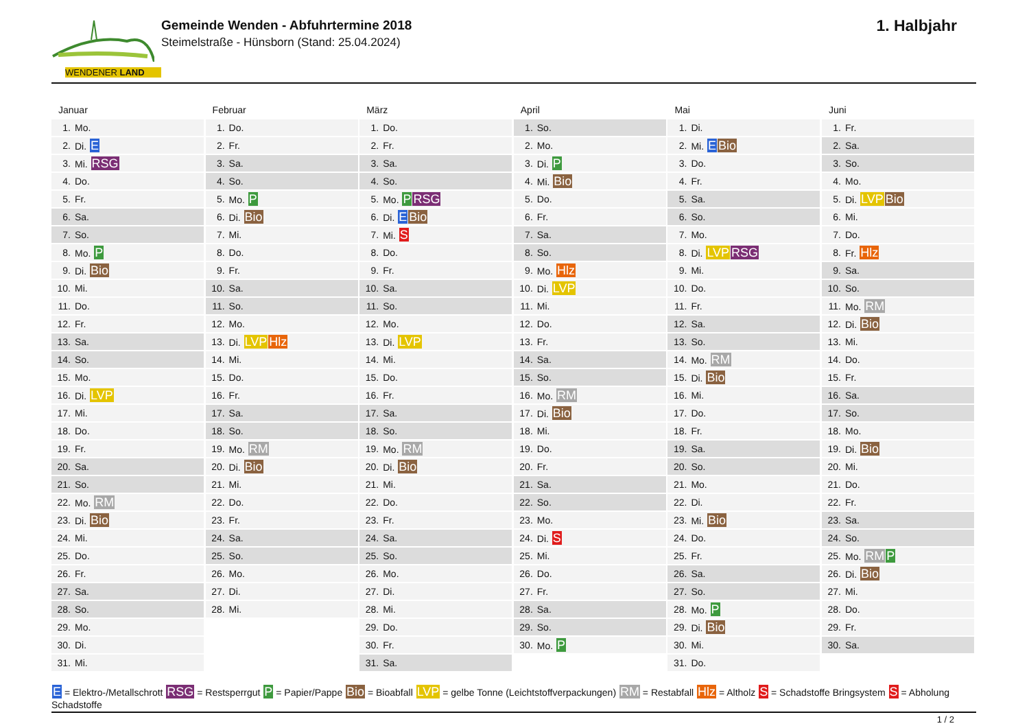WENDENER LAND
Gemeinde Wenden - Abfuhrtermine 2018
Steimelstraße - Hünsborn (Stand: 25.04.2024)
1. Halbjahr
Januar
| 1. | Mo. |
| 2. | Di. E |
| 3. | Mi. RSG |
| 4. | Do. |
| 5. | Fr. |
| 6. | Sa. |
| 7. | So. |
| 8. | Mo. P |
| 9. | Di. Bio |
| 10. | Mi. |
| 11. | Do. |
| 12. | Fr. |
| 13. | Sa. |
| 14. | So. |
| 15. | Mo. |
| 16. | Di. LVP |
| 17. | Mi. |
| 18. | Do. |
| 19. | Fr. |
| 20. | Sa. |
| 21. | So. |
| 22. | Mo. RM |
| 23. | Di. Bio |
| 24. | Mi. |
| 25. | Do. |
| 26. | Fr. |
| 27. | Sa. |
| 28. | So. |
| 29. | Mo. |
| 30. | Di. |
| 31. | Mi. |
Februar
| 1. | Do. |
| 2. | Fr. |
| 3. | Sa. |
| 4. | So. |
| 5. | Mo. P |
| 6. | Di. Bio |
| 7. | Mi. |
| 8. | Do. |
| 9. | Fr. |
| 10. | Sa. |
| 11. | So. |
| 12. | Mo. |
| 13. | Di. LVP Hlz |
| 14. | Mi. |
| 15. | Do. |
| 16. | Fr. |
| 17. | Sa. |
| 18. | So. |
| 19. | Mo. RM |
| 20. | Di. Bio |
| 21. | Mi. |
| 22. | Do. |
| 23. | Fr. |
| 24. | Sa. |
| 25. | So. |
| 26. | Mo. |
| 27. | Di. |
| 28. | Mi. |
März
| 1. | Do. |
| 2. | Fr. |
| 3. | Sa. |
| 4. | So. |
| 5. | Mo. P RSG |
| 6. | Di. E Bio |
| 7. | Mi. S |
| 8. | Do. |
| 9. | Fr. |
| 10. | Sa. |
| 11. | So. |
| 12. | Mo. |
| 13. | Di. LVP |
| 14. | Mi. |
| 15. | Do. |
| 16. | Fr. |
| 17. | Sa. |
| 18. | So. |
| 19. | Mo. RM |
| 20. | Di. Bio |
| 21. | Mi. |
| 22. | Do. |
| 23. | Fr. |
| 24. | Sa. |
| 25. | So. |
| 26. | Mo. |
| 27. | Di. |
| 28. | Mi. |
| 29. | Do. |
| 30. | Fr. |
| 31. | Sa. |
April
| 1. | So. |
| 2. | Mo. |
| 3. | Di. P |
| 4. | Mi. Bio |
| 5. | Do. |
| 6. | Fr. |
| 7. | Sa. |
| 8. | So. |
| 9. | Mo. Hlz |
| 10. | Di. LVP |
| 11. | Mi. |
| 12. | Do. |
| 13. | Fr. |
| 14. | Sa. |
| 15. | So. |
| 16. | Mo. RM |
| 17. | Di. Bio |
| 18. | Mi. |
| 19. | Do. |
| 20. | Fr. |
| 21. | Sa. |
| 22. | So. |
| 23. | Mo. |
| 24. | Di. S |
| 25. | Mi. |
| 26. | Do. |
| 27. | Fr. |
| 28. | Sa. |
| 29. | So. |
| 30. | Mo. P |
Mai
| 1. | Di. |
| 2. | Mi. E Bio |
| 3. | Do. |
| 4. | Fr. |
| 5. | Sa. |
| 6. | So. |
| 7. | Mo. |
| 8. | Di. LVP RSG |
| 9. | Mi. |
| 10. | Do. |
| 11. | Fr. |
| 12. | Sa. |
| 13. | So. |
| 14. | Mo. RM |
| 15. | Di. Bio |
| 16. | Mi. |
| 17. | Do. |
| 18. | Fr. |
| 19. | Sa. |
| 20. | So. |
| 21. | Mo. |
| 22. | Di. |
| 23. | Mi. Bio |
| 24. | Do. |
| 25. | Fr. |
| 26. | Sa. |
| 27. | So. |
| 28. | Mo. P |
| 29. | Di. Bio |
| 30. | Mi. |
| 31. | Do. |
Juni
| 1. | Fr. |
| 2. | Sa. |
| 3. | So. |
| 4. | Mo. |
| 5. | Di. LVP Bio |
| 6. | Mi. |
| 7. | Do. |
| 8. | Fr. Hlz |
| 9. | Sa. |
| 10. | So. |
| 11. | Mo. RM |
| 12. | Di. Bio |
| 13. | Mi. |
| 14. | Do. |
| 15. | Fr. |
| 16. | Sa. |
| 17. | So. |
| 18. | Mo. |
| 19. | Di. Bio |
| 20. | Mi. |
| 21. | Do. |
| 22. | Fr. |
| 23. | Sa. |
| 24. | So. |
| 25. | Mo. RM P |
| 26. | Di. Bio |
| 27. | Mi. |
| 28. | Do. |
| 29. | Fr. |
| 30. | Sa. |
E = Elektro-/Metallschrott RSG = Restsperrgut P = Papier/Pappe Bio = Bioabfall LVP = gelbe Tonne (Leichtstoffverpackungen) RM = Restabfall Hlz = Altholz S = Schadstoffe Bringsystem S = Abholung Schadstoffe
1 / 2